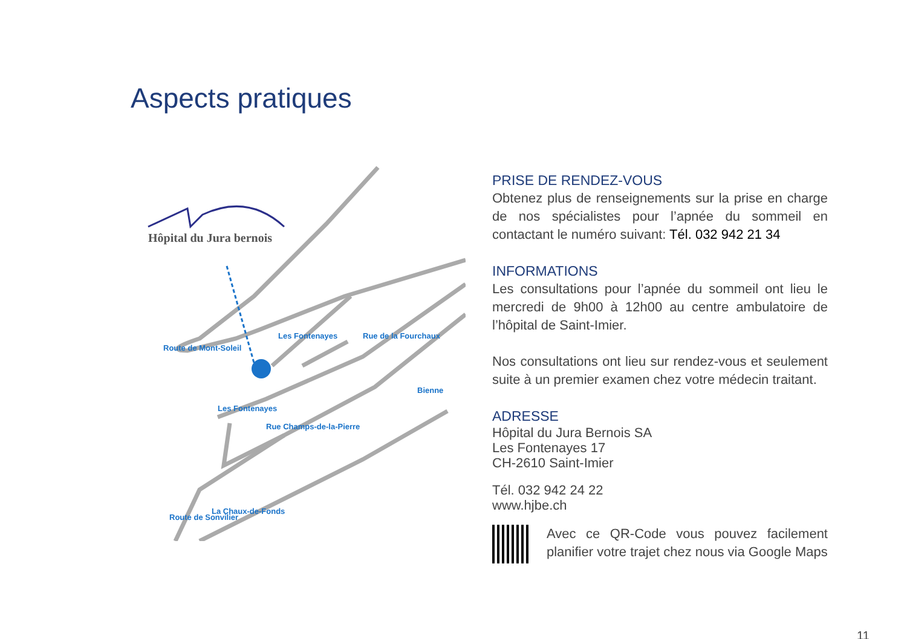Aspects pratiques
Hôpital du Jura bernois
Les Fontenayes
Rue de la Fourchaux
Les Fontenayes
Rue Champs-de-la-Pierre
Bienne
La Chaux-de-Fonds
Route de Sonvilier
Route de Mont-Soleil
PRISE DE RENDEZ-VOUS
Obtenez plus de renseignements sur la prise en charge de nos spécialistes pour l’apnée du sommeil en contactant le numéro suivant: Tél. 032 942 21 34
INFORMATIONS
Les consultations pour l’apnée du sommeil ont lieu le mercredi de 9h00 à 12h00 au centre ambulatoire de l’hôpital de Saint-Imier.
Nos consultations ont lieu sur rendez-vous et seulement suite à un premier examen chez votre médecin traitant.
ADRESSE
Hôpital du Jura Bernois SA
Les Fontenayes 17
CH-2610 Saint-Imier
Tél. 032 942 24 22
www.hjbe.ch
Avec ce QR-Code vous pouvez facilement planifier votre trajet chez nous via Google Maps
11